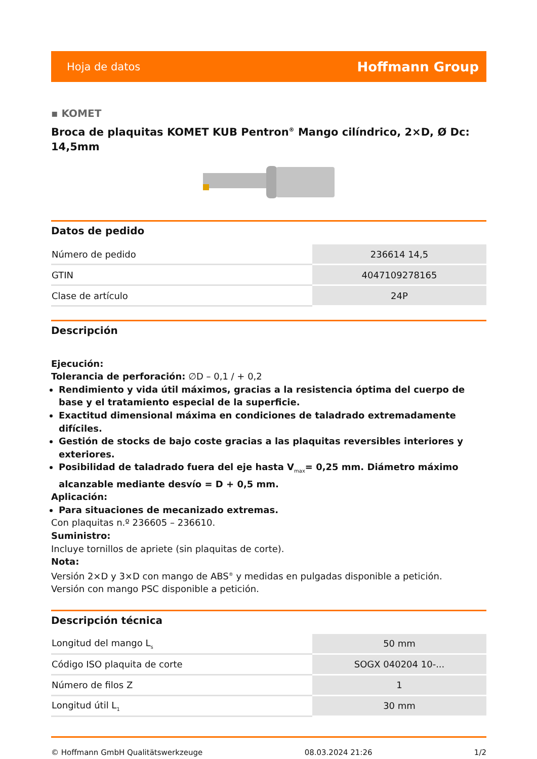Hoja de datos Hoffmann Group
▪ KOMET
Broca de plaquitas KOMET KUB Pentron<sup>®</sup> Mango cilíndrico, 2×D, Ø Dc: 14,5mm
Datos de pedido
| Número de pedido | 236614 14,5 |
| GTIN | 4047109278165 |
| Clase de artículo | 24P |
Descripción
Ejecución:
Tolerancia de perforación: ∅D – 0,1 / + 0,2
Rendimiento y vida útil máximos, gracias a la resistencia óptima del cuerpo de base y el tratamiento especial de la superficie.
Exactitud dimensional máxima en condiciones de taladrado extremadamente difíciles.
Gestión de stocks de bajo coste gracias a las plaquitas reversibles interiores y exteriores.
Posibilidad de taladrado fuera del eje hasta V<sub>max</sub>= 0,25 mm. Diámetro máximo alcanzable mediante desvío = D + 0,5 mm.
Aplicación:
Para situaciones de mecanizado extremas.
Con plaquitas n.º 236605 – 236610.
Suministro:
Incluye tornillos de apriete (sin plaquitas de corte).
Nota:
Versión 2×D y 3×D con mango de ABS<sup>®</sup> y medidas en pulgadas disponible a petición.
Versión con mango PSC disponible a petición.
Descripción técnica
| Longitud del mango L<sub>s</sub> | 50 mm |
| Código ISO plaquita de corte | SOGX 040204 10-... |
| Número de filos Z | 1 |
| Longitud útil L<sub>1</sub> | 30 mm |
© Hoffmann GmbH Qualitätswerkzeuge 08.03.2024 21:26 1/2